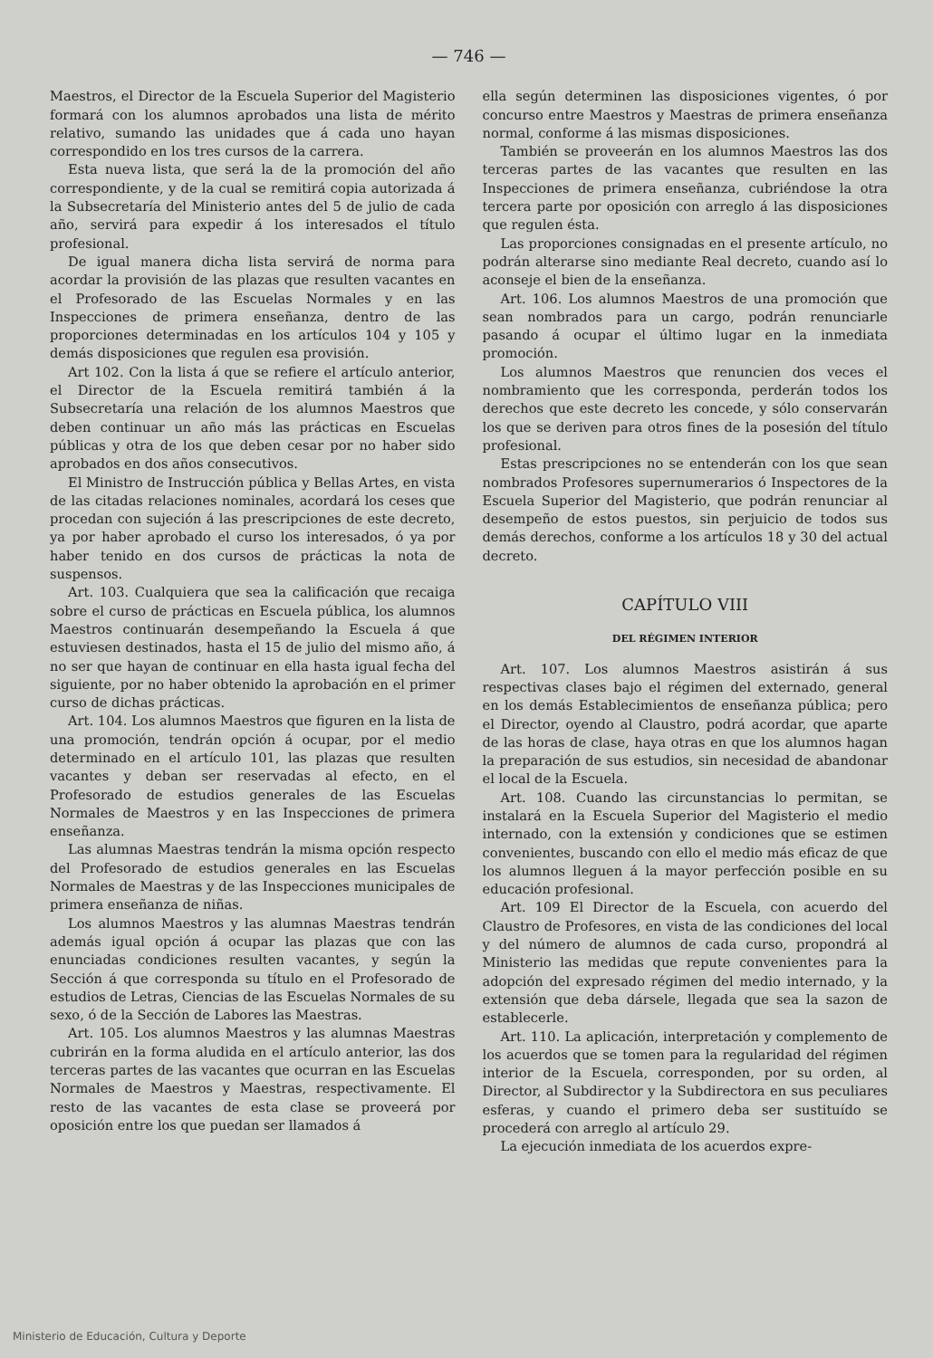— 746 —
Maestros, el Director de la Escuela Superior del Magisterio formará con los alumnos aprobados una lista de mérito relativo, sumando las unidades que á cada uno hayan correspondido en los tres cursos de la carrera.
Esta nueva lista, que será la de la promoción del año correspondiente, y de la cual se remitirá copia autorizada á la Subsecretaría del Ministerio antes del 5 de julio de cada año, servirá para expedir á los interesados el título profesional.
De igual manera dicha lista servirá de norma para acordar la provisión de las plazas que resulten vacantes en el Profesorado de las Escuelas Normales y en las Inspecciones de primera enseñanza, dentro de las proporciones determinadas en los artículos 104 y 105 y demás disposiciones que regulen esa provisión.
Art 102. Con la lista á que se refiere el artículo anterior, el Director de la Escuela remitirá también á la Subsecretaría una relación de los alumnos Maestros que deben continuar un año más las prácticas en Escuelas públicas y otra de los que deben cesar por no haber sido aprobados en dos años consecutivos.
El Ministro de Instrucción pública y Bellas Artes, en vista de las citadas relaciones nominales, acordará los ceses que procedan con sujeción á las prescripciones de este decreto, ya por haber aprobado el curso los interesados, ó ya por haber tenido en dos cursos de prácticas la nota de suspensos.
Art. 103. Cualquiera que sea la calificación que recaiga sobre el curso de prácticas en Escuela pública, los alumnos Maestros continuarán desempeñando la Escuela á que estuviesen destinados, hasta el 15 de julio del mismo año, á no ser que hayan de continuar en ella hasta igual fecha del siguiente, por no haber obtenido la aprobación en el primer curso de dichas prácticas.
Art. 104. Los alumnos Maestros que figuren en la lista de una promoción, tendrán opción á ocupar, por el medio determinado en el artículo 101, las plazas que resulten vacantes y deban ser reservadas al efecto, en el Profesorado de estudios generales de las Escuelas Normales de Maestros y en las Inspecciones de primera enseñanza.
Las alumnas Maestras tendrán la misma opción respecto del Profesorado de estudios generales en las Escuelas Normales de Maestras y de las Inspecciones municipales de primera enseñanza de niñas.
Los alumnos Maestros y las alumnas Maestras tendrán además igual opción á ocupar las plazas que con las enunciadas condiciones resulten vacantes, y según la Sección á que corresponda su título en el Profesorado de estudios de Letras, Ciencias de las Escuelas Normales de su sexo, ó de la Sección de Labores las Maestras.
Art. 105. Los alumnos Maestros y las alumnas Maestras cubrirán en la forma aludida en el artículo anterior, las dos terceras partes de las vacantes que ocurran en las Escuelas Normales de Maestros y Maestras, respectivamente. El resto de las vacantes de esta clase se proveerá por oposición entre los que puedan ser llamados á
ella según determinen las disposiciones vigentes, ó por concurso entre Maestros y Maestras de primera enseñanza normal, conforme á las mismas disposiciones.
También se proveerán en los alumnos Maestros las dos terceras partes de las vacantes que resulten en las Inspecciones de primera enseñanza, cubriéndose la otra tercera parte por oposición con arreglo á las disposiciones que regulen ésta.
Las proporciones consignadas en el presente artículo, no podrán alterarse sino mediante Real decreto, cuando así lo aconseje el bien de la enseñanza.
Art. 106. Los alumnos Maestros de una promoción que sean nombrados para un cargo, podrán renunciarle pasando á ocupar el último lugar en la inmediata promoción.
Los alumnos Maestros que renuncien dos veces el nombramiento que les corresponda, perderán todos los derechos que este decreto les concede, y sólo conservarán los que se deriven para otros fines de la posesión del título profesional.
Estas prescripciones no se entenderán con los que sean nombrados Profesores supernumerarios ó Inspectores de la Escuela Superior del Magisterio, que podrán renunciar al desempeño de estos puestos, sin perjuicio de todos sus demás derechos, conforme a los artículos 18 y 30 del actual decreto.
CAPÍTULO VIII
DEL RÉGIMEN INTERIOR
Art. 107. Los alumnos Maestros asistirán á sus respectivas clases bajo el régimen del externado, general en los demás Establecimientos de enseñanza pública; pero el Director, oyendo al Claustro, podrá acordar, que aparte de las horas de clase, haya otras en que los alumnos hagan la preparación de sus estudios, sin necesidad de abandonar el local de la Escuela.
Art. 108. Cuando las circunstancias lo permitan, se instalará en la Escuela Superior del Magisterio el medio internado, con la extensión y condiciones que se estimen convenientes, buscando con ello el medio más eficaz de que los alumnos lleguen á la mayor perfección posible en su educación profesional.
Art. 109 El Director de la Escuela, con acuerdo del Claustro de Profesores, en vista de las condiciones del local y del número de alumnos de cada curso, propondrá al Ministerio las medidas que repute convenientes para la adopción del expresado régimen del medio internado, y la extensión que deba dársele, llegada que sea la sazon de establecerle.
Art. 110. La aplicación, interpretación y complemento de los acuerdos que se tomen para la regularidad del régimen interior de la Escuela, corresponden, por su orden, al Director, al Subdirector y la Subdirectora en sus peculiares esferas, y cuando el primero deba ser sustituído se procederá con arreglo al artículo 29.
La ejecución inmediata de los acuerdos expre-
Ministerio de Educación, Cultura y Deporte